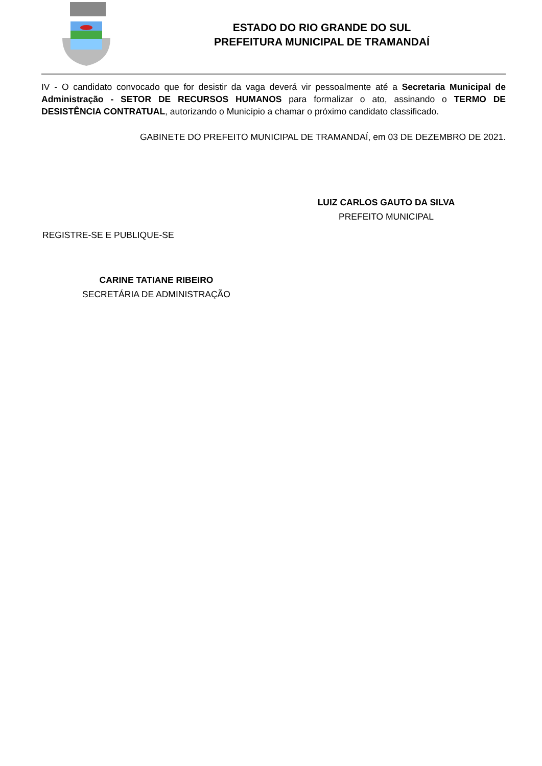ESTADO DO RIO GRANDE DO SUL
PREFEITURA MUNICIPAL DE TRAMANDAÍ
IV - O candidato convocado que for desistir da vaga deverá vir pessoalmente até a Secretaria Municipal de Administração - SETOR DE RECURSOS HUMANOS para formalizar o ato, assinando o TERMO DE DESISTÊNCIA CONTRATUAL, autorizando o Município a chamar o próximo candidato classificado.
GABINETE DO PREFEITO MUNICIPAL DE TRAMANDAÍ, em 03 DE DEZEMBRO DE 2021.
LUIZ CARLOS GAUTO DA SILVA
PREFEITO MUNICIPAL
REGISTRE-SE E PUBLIQUE-SE
CARINE TATIANE RIBEIRO
SECRETÁRIA DE ADMINISTRAÇÃO